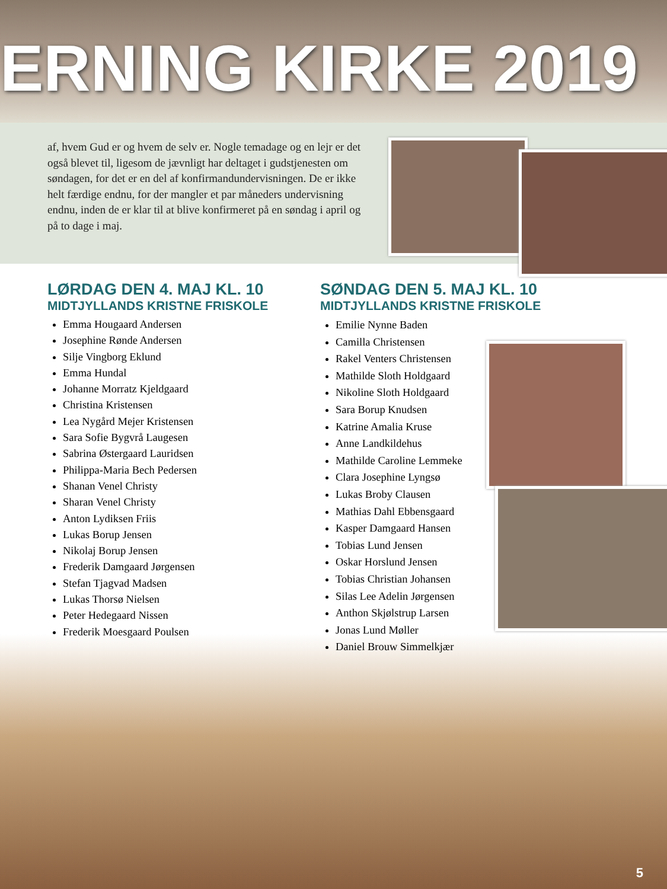ERNING KIRKE 2019
af, hvem Gud er og hvem de selv er. Nogle temadage og en lejr er det også blevet til, ligesom de jævnligt har deltaget i gudstjenesten om søndagen, for det er en del af konfirmandundervisningen. De er ikke helt færdige endnu, for der mangler et par måneders undervisning endnu, inden de er klar til at blive konfirmeret på en søndag i april og på to dage i maj.
LØRDAG DEN 4. MAJ KL. 10
MIDTJYLLANDS KRISTNE FRISKOLE
Emma Hougaard Andersen
Josephine Rønde Andersen
Silje Vingborg Eklund
Emma Hundal
Johanne Morratz Kjeldgaard
Christina Kristensen
Lea Nygård Mejer Kristensen
Sara Sofie Bygvrå Laugesen
Sabrina Østergaard Lauridsen
Philippa-Maria Bech Pedersen
Shanan Venel Christy
Sharan Venel Christy
Anton Lydiksen Friis
Lukas Borup Jensen
Nikolaj Borup Jensen
Frederik Damgaard Jørgensen
Stefan Tjagvad Madsen
Lukas Thorsø Nielsen
Peter Hedegaard Nissen
Frederik Moesgaard Poulsen
SØNDAG DEN 5. MAJ KL. 10
MIDTJYLLANDS KRISTNE FRISKOLE
Emilie Nynne Baden
Camilla Christensen
Rakel Venters Christensen
Mathilde Sloth Holdgaard
Nikoline Sloth Holdgaard
Sara Borup Knudsen
Katrine Amalia Kruse
Anne Landkildehus
Mathilde Caroline Lemmeke
Clara Josephine Lyngsø
Lukas Broby Clausen
Mathias Dahl Ebbensgaard
Kasper Damgaard Hansen
Tobias Lund Jensen
Oskar Horslund Jensen
Tobias Christian Johansen
Silas Lee Adelin Jørgensen
Anthon Skjølstrup Larsen
Jonas Lund Møller
Daniel Brouw Simmelkjær
5